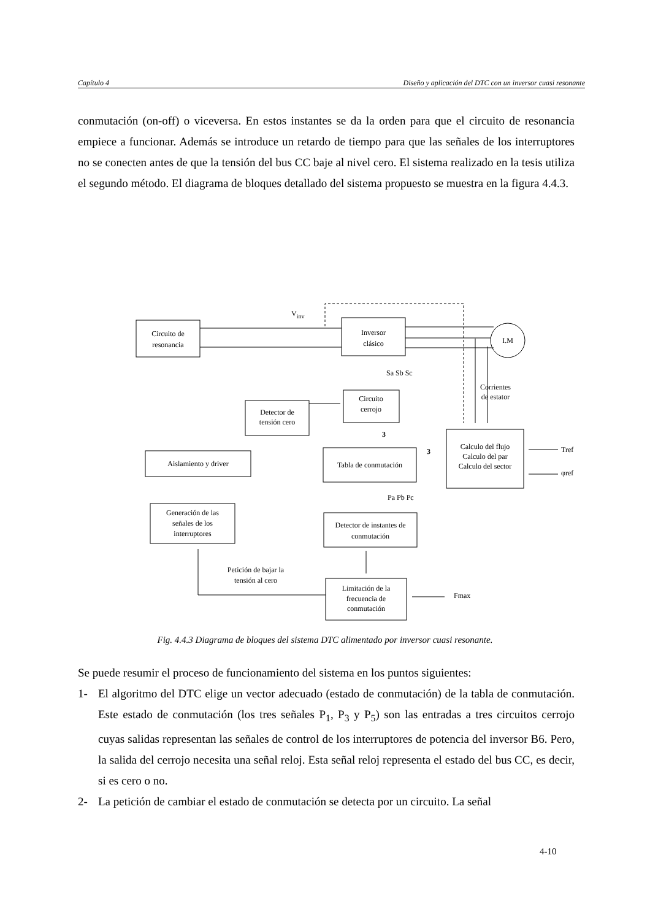Capítulo 4 Diseño y aplicación del DTC con un inversor cuasi resonante
conmutación (on-off) o viceversa. En estos instantes se da la orden para que el circuito de resonancia empiece a funcionar. Además se introduce un retardo de tiempo para que las señales de los interruptores no se conecten antes de que la tensión del bus CC baje al nivel cero. El sistema realizado en la tesis utiliza el segundo método. El diagrama de bloques detallado del sistema propuesto se muestra en la figura 4.4.3.
Circuito de
resonancia
Inversor
clásico
I.M
Vinv
Detector de
tensión cero
Circuito
cerrojo
Aislamiento y driver
Tabla de conmutación
Calculo del flujo
Calculo del par
Calculo del sector
Generación de las
señales de los
interruptores
Detector de instantes de
conmutación
Limitación de la
frecuencia de
conmutación
Petición de bajar la
tensión al cero
Sa Sb Sc
Pa Pb Pc
Corrientes
de estator
Tref
φref
Fmax
3
3
Fig. 4.4.3 Diagrama de bloques del sistema DTC alimentado por inversor cuasi resonante.
Se puede resumir el proceso de funcionamiento del sistema en los puntos siguientes:
1- El algoritmo del DTC elige un vector adecuado (estado de conmutación) de la tabla de conmutación. Este estado de conmutación (los tres señales P<sub>1</sub>, P<sub>3</sub> y P<sub>5</sub>) son las entradas a tres circuitos cerrojo cuyas salidas representan las señales de control de los interruptores de potencia del inversor B6. Pero, la salida del cerrojo necesita una señal reloj. Esta señal reloj representa el estado del bus CC, es decir, si es cero o no.
2- La petición de cambiar el estado de conmutación se detecta por un circuito. La señal
4-10